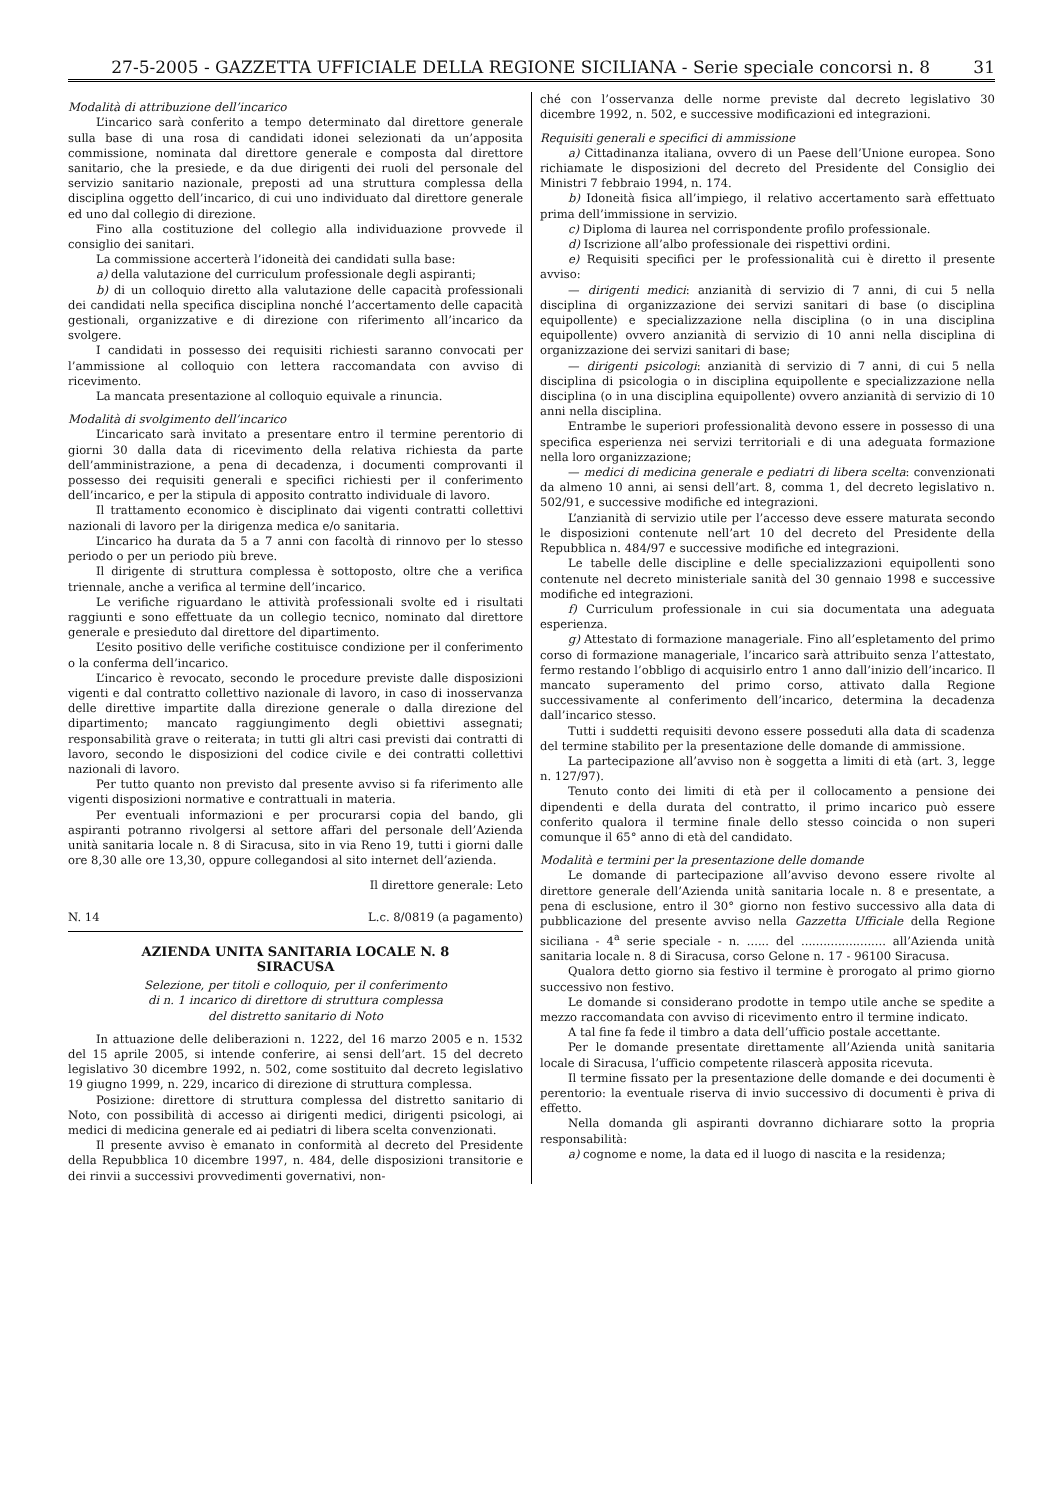27-5-2005 - GAZZETTA UFFICIALE DELLA REGIONE SICILIANA - Serie speciale concorsi n. 8 31
Modalità di attribuzione dell’incarico
L’incarico sarà conferito a tempo determinato dal direttore generale sulla base di una rosa di candidati idonei selezionati da un’apposita commissione, nominata dal direttore generale e composta dal direttore sanitario, che la presiede, e da due dirigenti dei ruoli del personale del servizio sanitario nazionale, preposti ad una struttura complessa della disciplina oggetto dell’incarico, di cui uno individuato dal direttore generale ed uno dal collegio di direzione.
Fino alla costituzione del collegio alla individuazione provvede il consiglio dei sanitari.
La commissione accerterà l’idoneità dei candidati sulla base:
a) della valutazione del curriculum professionale degli aspiranti;
b) di un colloquio diretto alla valutazione delle capacità professionali dei candidati nella specifica disciplina nonché l’accertamento delle capacità gestionali, organizzative e di direzione con riferimento all’incarico da svolgere.
I candidati in possesso dei requisiti richiesti saranno convocati per l’ammissione al colloquio con lettera raccomandata con avviso di ricevimento.
La mancata presentazione al colloquio equivale a rinuncia.
Modalità di svolgimento dell’incarico
L’incaricato sarà invitato a presentare entro il termine perentorio di giorni 30 dalla data di ricevimento della relativa richiesta da parte dell’amministrazione, a pena di decadenza, i documenti comprovanti il possesso dei requisiti generali e specifici richiesti per il conferimento dell’incarico, e per la stipula di apposito contratto individuale di lavoro.
Il trattamento economico è disciplinato dai vigenti contratti collettivi nazionali di lavoro per la dirigenza medica e/o sanitaria.
L’incarico ha durata da 5 a 7 anni con facoltà di rinnovo per lo stesso periodo o per un periodo più breve.
Il dirigente di struttura complessa è sottoposto, oltre che a verifica triennale, anche a verifica al termine dell’incarico.
Le verifiche riguardano le attività professionali svolte ed i risultati raggiunti e sono effettuate da un collegio tecnico, nominato dal direttore generale e presieduto dal direttore del dipartimento.
L’esito positivo delle verifiche costituisce condizione per il conferimento o la conferma dell’incarico.
L’incarico è revocato, secondo le procedure previste dalle disposizioni vigenti e dal contratto collettivo nazionale di lavoro, in caso di inosservanza delle direttive impartite dalla direzione generale o dalla direzione del dipartimento; mancato raggiungimento degli obiettivi assegnati; responsabilità grave o reiterata; in tutti gli altri casi previsti dai contratti di lavoro, secondo le disposizioni del codice civile e dei contratti collettivi nazionali di lavoro.
Per tutto quanto non previsto dal presente avviso si fa riferimento alle vigenti disposizioni normative e contrattuali in materia.
Per eventuali informazioni e per procurarsi copia del bando, gli aspiranti potranno rivolgersi al settore affari del personale dell’Azienda unità sanitaria locale n. 8 di Siracusa, sito in via Reno 19, tutti i giorni dalle ore 8,30 alle ore 13,30, oppure collegandosi al sito internet dell’azienda.
Il direttore generale: Leto
N. 14 L.c. 8/0819 (a pagamento)
AZIENDA UNITA SANITARIA LOCALE N. 8
SIRACUSA
Selezione, per titoli e colloquio, per il conferimento
di n. 1 incarico di direttore di struttura complessa
del distretto sanitario di Noto
In attuazione delle deliberazioni n. 1222, del 16 marzo 2005 e n. 1532 del 15 aprile 2005, si intende conferire, ai sensi dell’art. 15 del decreto legislativo 30 dicembre 1992, n. 502, come sostituito dal decreto legislativo 19 giugno 1999, n. 229, incarico di direzione di struttura complessa.
Posizione: direttore di struttura complessa del distretto sanitario di Noto, con possibilità di accesso ai dirigenti medici, dirigenti psicologi, ai medici di medicina generale ed ai pediatri di libera scelta convenzionati.
Il presente avviso è emanato in conformità al decreto del Presidente della Repubblica 10 dicembre 1997, n. 484, delle disposizioni transitorie e dei rinvii a successivi provvedimenti governativi, non-
ché con l’osservanza delle norme previste dal decreto legislativo 30 dicembre 1992, n. 502, e successive modificazioni ed integrazioni.
Requisiti generali e specifici di ammissione
a) Cittadinanza italiana, ovvero di un Paese dell’Unione europea. Sono richiamate le disposizioni del decreto del Presidente del Consiglio dei Ministri 7 febbraio 1994, n. 174.
b) Idoneità fisica all’impiego, il relativo accertamento sarà effettuato prima dell’immissione in servizio.
c) Diploma di laurea nel corrispondente profilo professionale.
d) Iscrizione all’albo professionale dei rispettivi ordini.
e) Requisiti specifici per le professionalità cui è diretto il presente avviso:
— dirigenti medici: anzianità di servizio di 7 anni, di cui 5 nella disciplina di organizzazione dei servizi sanitari di base (o disciplina equipollente) e specializzazione nella disciplina (o in una disciplina equipollente) ovvero anzianità di servizio di 10 anni nella disciplina di organizzazione dei servizi sanitari di base;
— dirigenti psicologi: anzianità di servizio di 7 anni, di cui 5 nella disciplina di psicologia o in disciplina equipollente e specializzazione nella disciplina (o in una disciplina equipollente) ovvero anzianità di servizio di 10 anni nella disciplina.
Entrambe le superiori professionalità devono essere in possesso di una specifica esperienza nei servizi territoriali e di una adeguata formazione nella loro organizzazione;
— medici di medicina generale e pediatri di libera scelta: convenzionati da almeno 10 anni, ai sensi dell’art. 8, comma 1, del decreto legislativo n. 502/91, e successive modifiche ed integrazioni.
L’anzianità di servizio utile per l’accesso deve essere maturata secondo le disposizioni contenute nell’art 10 del decreto del Presidente della Repubblica n. 484/97 e successive modifiche ed integrazioni.
Le tabelle delle discipline e delle specializzazioni equipollenti sono contenute nel decreto ministeriale sanità del 30 gennaio 1998 e successive modifiche ed integrazioni.
f) Curriculum professionale in cui sia documentata una adeguata esperienza.
g) Attestato di formazione manageriale. Fino all’espletamento del primo corso di formazione manageriale, l’incarico sarà attribuito senza l’attestato, fermo restando l’obbligo di acquisirlo entro 1 anno dall’inizio dell’incarico. Il mancato superamento del primo corso, attivato dalla Regione successivamente al conferimento dell’incarico, determina la decadenza dall’incarico stesso.
Tutti i suddetti requisiti devono essere posseduti alla data di scadenza del termine stabilito per la presentazione delle domande di ammissione.
La partecipazione all’avviso non è soggetta a limiti di età (art. 3, legge n. 127/97).
Tenuto conto dei limiti di età per il collocamento a pensione dei dipendenti e della durata del contratto, il primo incarico può essere conferito qualora il termine finale dello stesso coincida o non superi comunque il 65° anno di età del candidato.
Modalità e termini per la presentazione delle domande
Le domande di partecipazione all’avviso devono essere rivolte al direttore generale dell’Azienda unità sanitaria locale n. 8 e presentate, a pena di esclusione, entro il 30° giorno non festivo successivo alla data di pubblicazione del presente avviso nella Gazzetta Ufficiale della Regione siciliana - 4<sup>a</sup> serie speciale - n. ...... del ....................... all’Azienda unità sanitaria locale n. 8 di Siracusa, corso Gelone n. 17 - 96100 Siracusa.
Qualora detto giorno sia festivo il termine è prorogato al primo giorno successivo non festivo.
Le domande si considerano prodotte in tempo utile anche se spedite a mezzo raccomandata con avviso di ricevimento entro il termine indicato.
A tal fine fa fede il timbro a data dell’ufficio postale accettante.
Per le domande presentate direttamente all’Azienda unità sanitaria locale di Siracusa, l’ufficio competente rilascerà apposita ricevuta.
Il termine fissato per la presentazione delle domande e dei documenti è perentorio: la eventuale riserva di invio successivo di documenti è priva di effetto.
Nella domanda gli aspiranti dovranno dichiarare sotto la propria responsabilità:
a) cognome e nome, la data ed il luogo di nascita e la residenza;